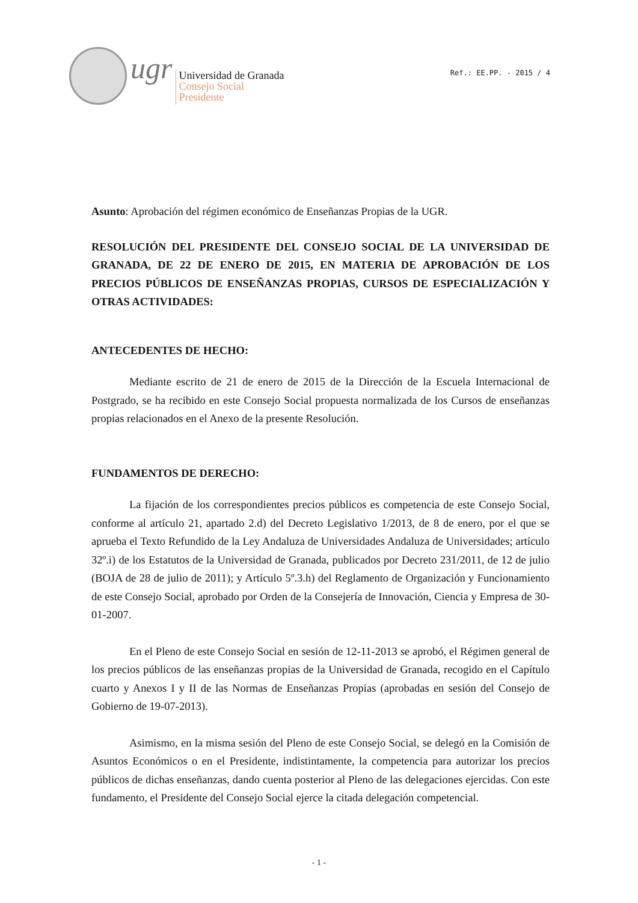ugr
Universidad de Granada
Consejo Social
Presidente
Ref.: EE.PP. - 2015 / 4
Asunto: Aprobación del régimen económico de Enseñanzas Propias de la UGR.
RESOLUCIÓN DEL PRESIDENTE DEL CONSEJO SOCIAL DE LA UNIVERSIDAD DE GRANADA, DE 22 DE ENERO DE 2015, EN MATERIA DE APROBACIÓN DE LOS PRECIOS PÚBLICOS DE ENSEÑANZAS PROPIAS, CURSOS DE ESPECIALIZACIÓN Y OTRAS ACTIVIDADES:
ANTECEDENTES DE HECHO:
Mediante escrito de 21 de enero de 2015 de la Dirección de la Escuela Internacional de Postgrado, se ha recibido en este Consejo Social propuesta normalizada de los Cursos de enseñanzas propias relacionados en el Anexo de la presente Resolución.
FUNDAMENTOS DE DERECHO:
La fijación de los correspondientes precios públicos es competencia de este Consejo Social, conforme al artículo 21, apartado 2.d) del Decreto Legislativo 1/2013, de 8 de enero, por el que se aprueba el Texto Refundido de la Ley Andaluza de Universidades Andaluza de Universidades; artículo 32º.i) de los Estatutos de la Universidad de Granada, publicados por Decreto 231/2011, de 12 de julio (BOJA de 28 de julio de 2011); y Artículo 5º.3.h) del Reglamento de Organización y Funcionamiento de este Consejo Social, aprobado por Orden de la Consejería de Innovación, Ciencia y Empresa de 30-01-2007.
En el Pleno de este Consejo Social en sesión de 12-11-2013 se aprobó, el Régimen general de los precios públicos de las enseñanzas propias de la Universidad de Granada, recogido en el Capítulo cuarto y Anexos I y II de las Normas de Enseñanzas Propias (aprobadas en sesión del Consejo de Gobierno de 19-07-2013).
Asimismo, en la misma sesión del Pleno de este Consejo Social, se delegó en la Comisión de Asuntos Económicos o en el Presidente, indistintamente, la competencia para autorizar los precios públicos de dichas enseñanzas, dando cuenta posterior al Pleno de las delegaciones ejercidas. Con este fundamento, el Presidente del Consejo Social ejerce la citada delegación competencial.
- 1 -